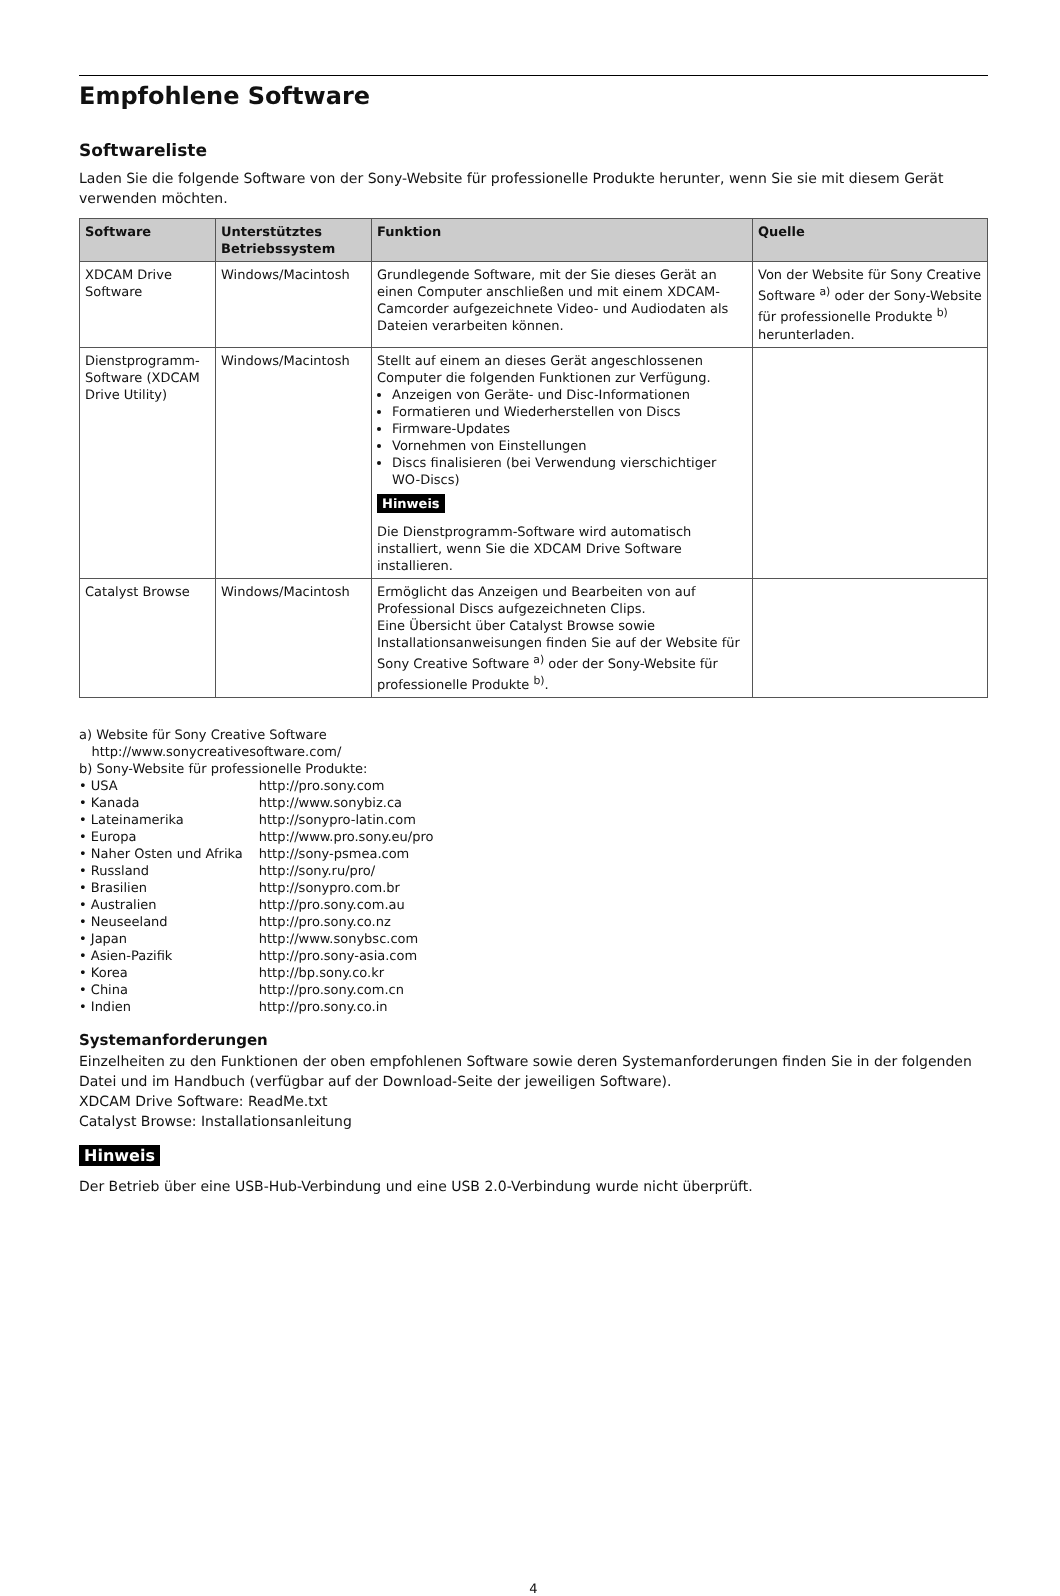Empfohlene Software
Softwareliste
Laden Sie die folgende Software von der Sony-Website für professionelle Produkte herunter, wenn Sie sie mit diesem Gerät verwenden möchten.
| Software | Unterstütztes Betriebssystem | Funktion | Quelle |
| --- | --- | --- | --- |
| XDCAM Drive Software | Windows/Macintosh | Grundlegende Software, mit der Sie dieses Gerät an einen Computer anschließen und mit einem XDCAM-Camcorder aufgezeichnete Video- und Audiodaten als Dateien verarbeiten können. | Von der Website für Sony Creative Software <sup>a)</sup> oder der Sony-Website für professionelle Produkte <sup>b)</sup> herunterladen. |
| Dienstprogramm-Software (XDCAM Drive Utility) | Windows/Macintosh | Stellt auf einem an dieses Gerät angeschlossenen Computer die folgenden Funktionen zur Verfügung. Anzeigen von Geräte- und Disc-Informationen Formatieren und Wiederherstellen von Discs Firmware-Updates Vornehmen von Einstellungen Discs finalisieren (bei Verwendung vierschichtiger WO-Discs) Hinweis Die Dienstprogramm-Software wird automatisch installiert, wenn Sie die XDCAM Drive Software installieren. | |
| Catalyst Browse | Windows/Macintosh | Ermöglicht das Anzeigen und Bearbeiten von auf Professional Discs aufgezeichneten Clips. Eine Übersicht über Catalyst Browse sowie Installationsanweisungen finden Sie auf der Website für Sony Creative Software <sup>a)</sup> oder der Sony-Website für professionelle Produkte <sup>b)</sup>. | |
a) Website für Sony Creative Software
http://www.sonycreativesoftware.com/
b) Sony-Website für professionelle Produkte:
| • USA | http://pro.sony.com |
| • Kanada | http://www.sonybiz.ca |
| • Lateinamerika | http://sonypro-latin.com |
| • Europa | http://www.pro.sony.eu/pro |
| • Naher Osten und Afrika | http://sony-psmea.com |
| • Russland | http://sony.ru/pro/ |
| • Brasilien | http://sonypro.com.br |
| • Australien | http://pro.sony.com.au |
| • Neuseeland | http://pro.sony.co.nz |
| • Japan | http://www.sonybsc.com |
| • Asien-Pazifik | http://pro.sony-asia.com |
| • Korea | http://bp.sony.co.kr |
| • China | http://pro.sony.com.cn |
| • Indien | http://pro.sony.co.in |
Systemanforderungen
Einzelheiten zu den Funktionen der oben empfohlenen Software sowie deren Systemanforderungen finden Sie in der folgenden Datei und im Handbuch (verfügbar auf der Download-Seite der jeweiligen Software).
XDCAM Drive Software: ReadMe.txt
Catalyst Browse: Installationsanleitung
Hinweis
Der Betrieb über eine USB-Hub-Verbindung und eine USB 2.0-Verbindung wurde nicht überprüft.
4